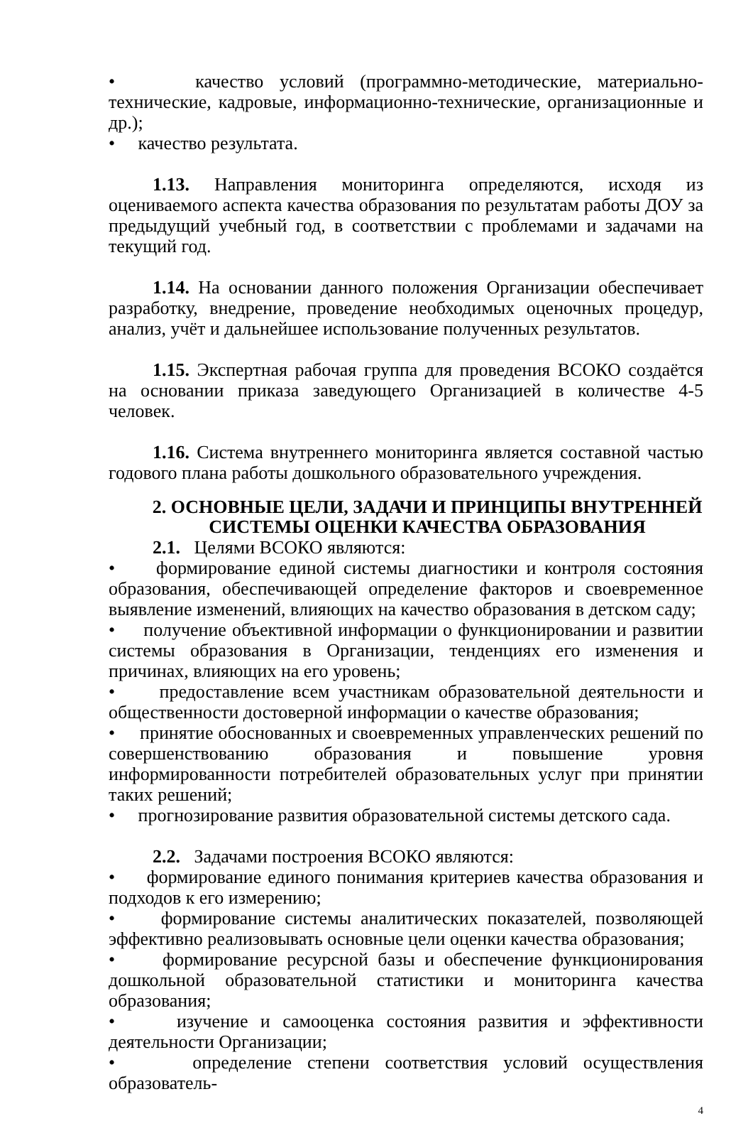• качество условий (программно-методические, материально-технические, кадровые, информационно-технические, организационные и др.);
• качество результата.
1.13. Направления мониторинга определяются, исходя из оцениваемого аспекта качества образования по результатам работы ДОУ за предыдущий учебный год, в соответствии с проблемами и задачами на текущий год.
1.14. На основании данного положения Организации обеспечивает разработку, внедрение, проведение необходимых оценочных процедур, анализ, учёт и дальнейшее использование полученных результатов.
1.15. Экспертная рабочая группа для проведения ВСОКО создаётся на основании приказа заведующего Организацией в количестве 4-5 человек.
1.16. Система внутреннего мониторинга является составной частью годового плана работы дошкольного образовательного учреждения.
2. ОСНОВНЫЕ ЦЕЛИ, ЗАДАЧИ И ПРИНЦИПЫ ВНУТРЕННЕЙ СИСТЕМЫ ОЦЕНКИ КАЧЕСТВА ОБРАЗОВАНИЯ
2.1. Целями ВСОКО являются:
• формирование единой системы диагностики и контроля состояния образования, обеспечивающей определение факторов и своевременное выявление изменений, влияющих на качество образования в детском саду;
• получение объективной информации о функционировании и развитии системы образования в Организации, тенденциях его изменения и причинах, влияющих на его уровень;
• предоставление всем участникам образовательной деятельности и общественности достоверной информации о качестве образования;
• принятие обоснованных и своевременных управленческих решений по совершенствованию образования и повышение уровня информированности потребителей образовательных услуг при принятии таких решений;
• прогнозирование развития образовательной системы детского сада.
2.2. Задачами построения ВСОКО являются:
• формирование единого понимания критериев качества образования и подходов к его измерению;
• формирование системы аналитических показателей, позволяющей эффективно реализовывать основные цели оценки качества образования;
• формирование ресурсной базы и обеспечение функционирования дошкольной образовательной статистики и мониторинга качества образования;
• изучение и самооценка состояния развития и эффективности деятельности Организации;
• определение степени соответствия условий осуществления образователь-
4